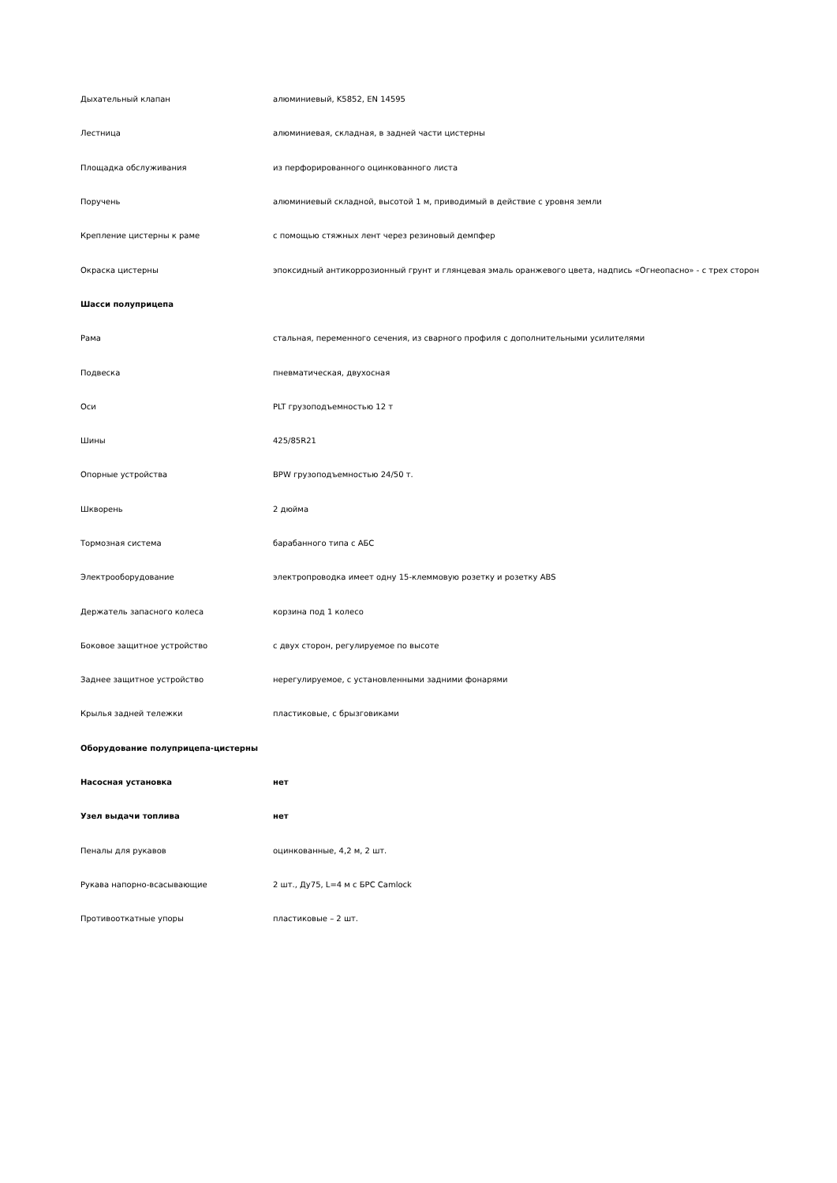| Дыхательный клапан | алюминиевый, K5852, EN 14595 |
| Лестница | алюминиевая, складная, в задней части цистерны |
| Площадка обслуживания | из перфорированного оцинкованного листа |
| Поручень | алюминиевый складной, высотой 1 м, приводимый в действие с уровня земли |
| Крепление цистерны к раме | с помощью стяжных лент через резиновый демпфер |
| Окраска цистерны | эпоксидный антикоррозионный грунт и глянцевая эмаль оранжевого цвета, надпись «Огнеопасно» - с трех сторон |
| Шасси полуприцепа | |
| Рама | стальная, переменного сечения, из сварного профиля с дополнительными усилителями |
| Подвеска | пневматическая, двухосная |
| Оси | PLT грузоподъемностью 12 т |
| Шины | 425/85R21 |
| Опорные устройства | BPW грузоподъемностью 24/50 т. |
| Шкворень | 2 дюйма |
| Тормозная система | барабанного типа с АБС |
| Электрооборудование | электропроводка имеет одну 15-клеммовую розетку и розетку ABS |
| Держатель запасного колеса | корзина под 1 колесо |
| Боковое защитное устройство | с двух сторон, регулируемое по высоте |
| Заднее защитное устройство | нерегулируемое, с установленными задними фонарями |
| Крылья задней тележки | пластиковые, с брызговиками |
| Оборудование полуприцепа-цистерны | |
| Насосная установка | нет |
| Узел выдачи топлива | нет |
| Пеналы для рукавов | оцинкованные, 4,2 м, 2 шт. |
| Рукава напорно-всасывающие | 2 шт., Ду75, L=4 м с БРС Camlock |
| Противооткатные упоры | пластиковые – 2 шт. |